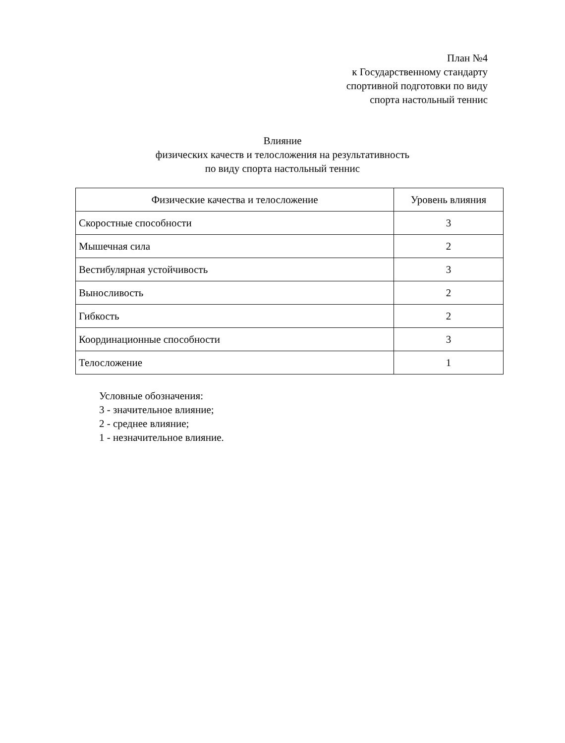План №4
к Государственному стандарту
спортивной подготовки по виду
спорта настольный теннис
Влияние
физических качеств и телосложения на результативность
по виду спорта настольный теннис
| Физические качества и телосложение | Уровень влияния |
| --- | --- |
| Скоростные способности | 3 |
| Мышечная сила | 2 |
| Вестибулярная устойчивость | 3 |
| Выносливость | 2 |
| Гибкость | 2 |
| Координационные способности | 3 |
| Телосложение | 1 |
Условные обозначения:
3 - значительное влияние;
2 - среднее влияние;
1 - незначительное влияние.